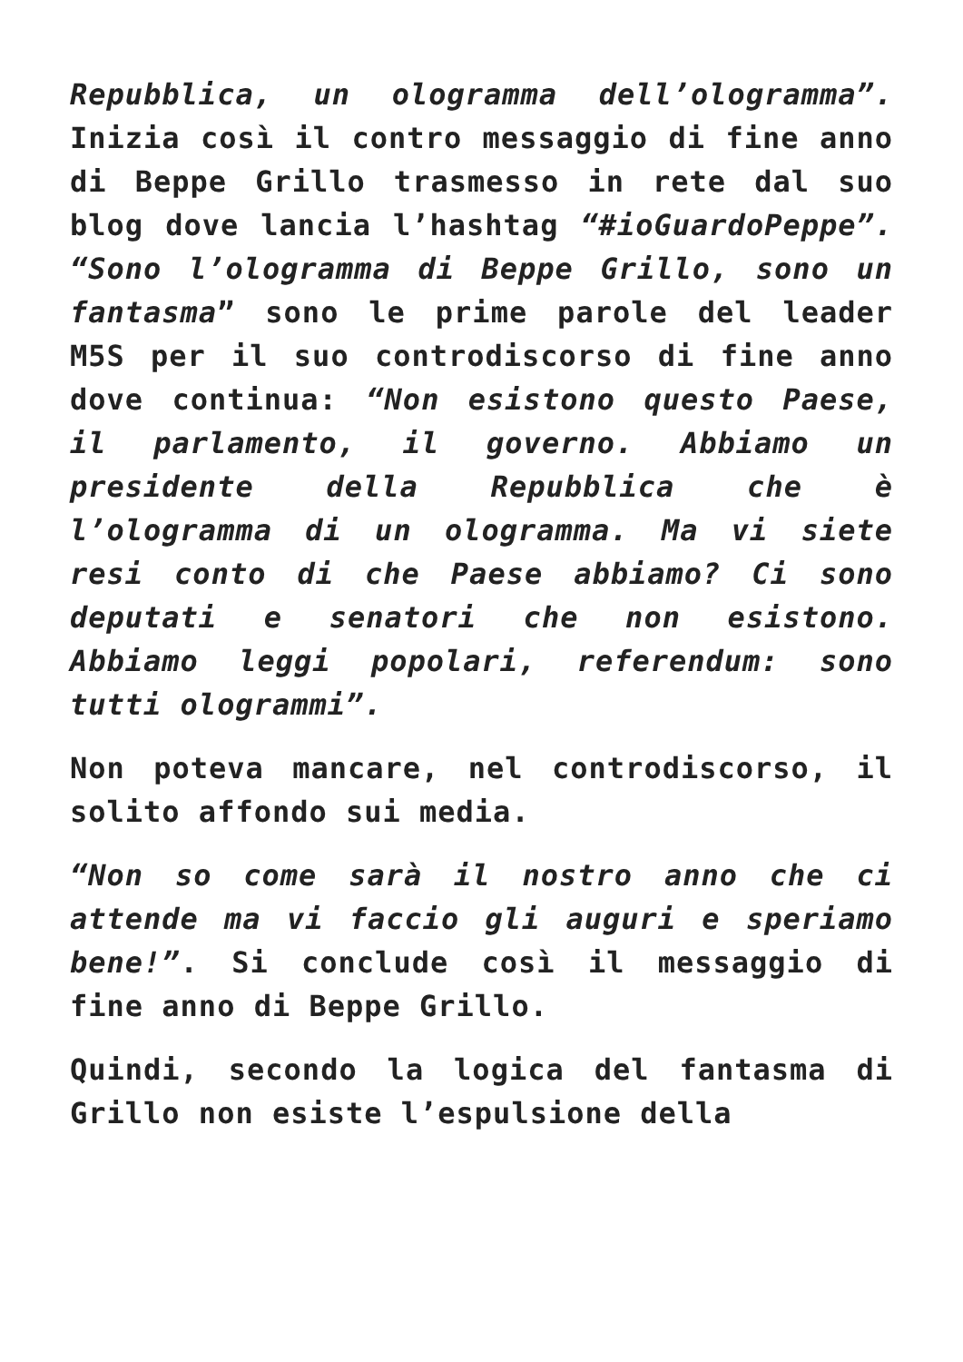Repubblica, un ologramma dell’ologramma”. Inizia così il contro messaggio di fine anno di Beppe Grillo trasmesso in rete dal suo blog dove lancia l’hashtag “#ioGuardoPeppe”. “Sono l’ologramma di Beppe Grillo, sono un fantasma” sono le prime parole del leader M5S per il suo controdiscorso di fine anno dove continua: “Non esistono questo Paese, il parlamento, il governo. Abbiamo un presidente della Repubblica che è l’ologramma di un ologramma. Ma vi siete resi conto di che Paese abbiamo? Ci sono deputati e senatori che non esistono. Abbiamo leggi popolari, referendum: sono tutti ologrammi”.
Non poteva mancare, nel controdiscorso, il solito affondo sui media.
“Non so come sarà il nostro anno che ci attende ma vi faccio gli auguri e speriamo bene!”. Si conclude così il messaggio di fine anno di Beppe Grillo.
Quindi, secondo la logica del fantasma di Grillo non esiste l’espulsione della